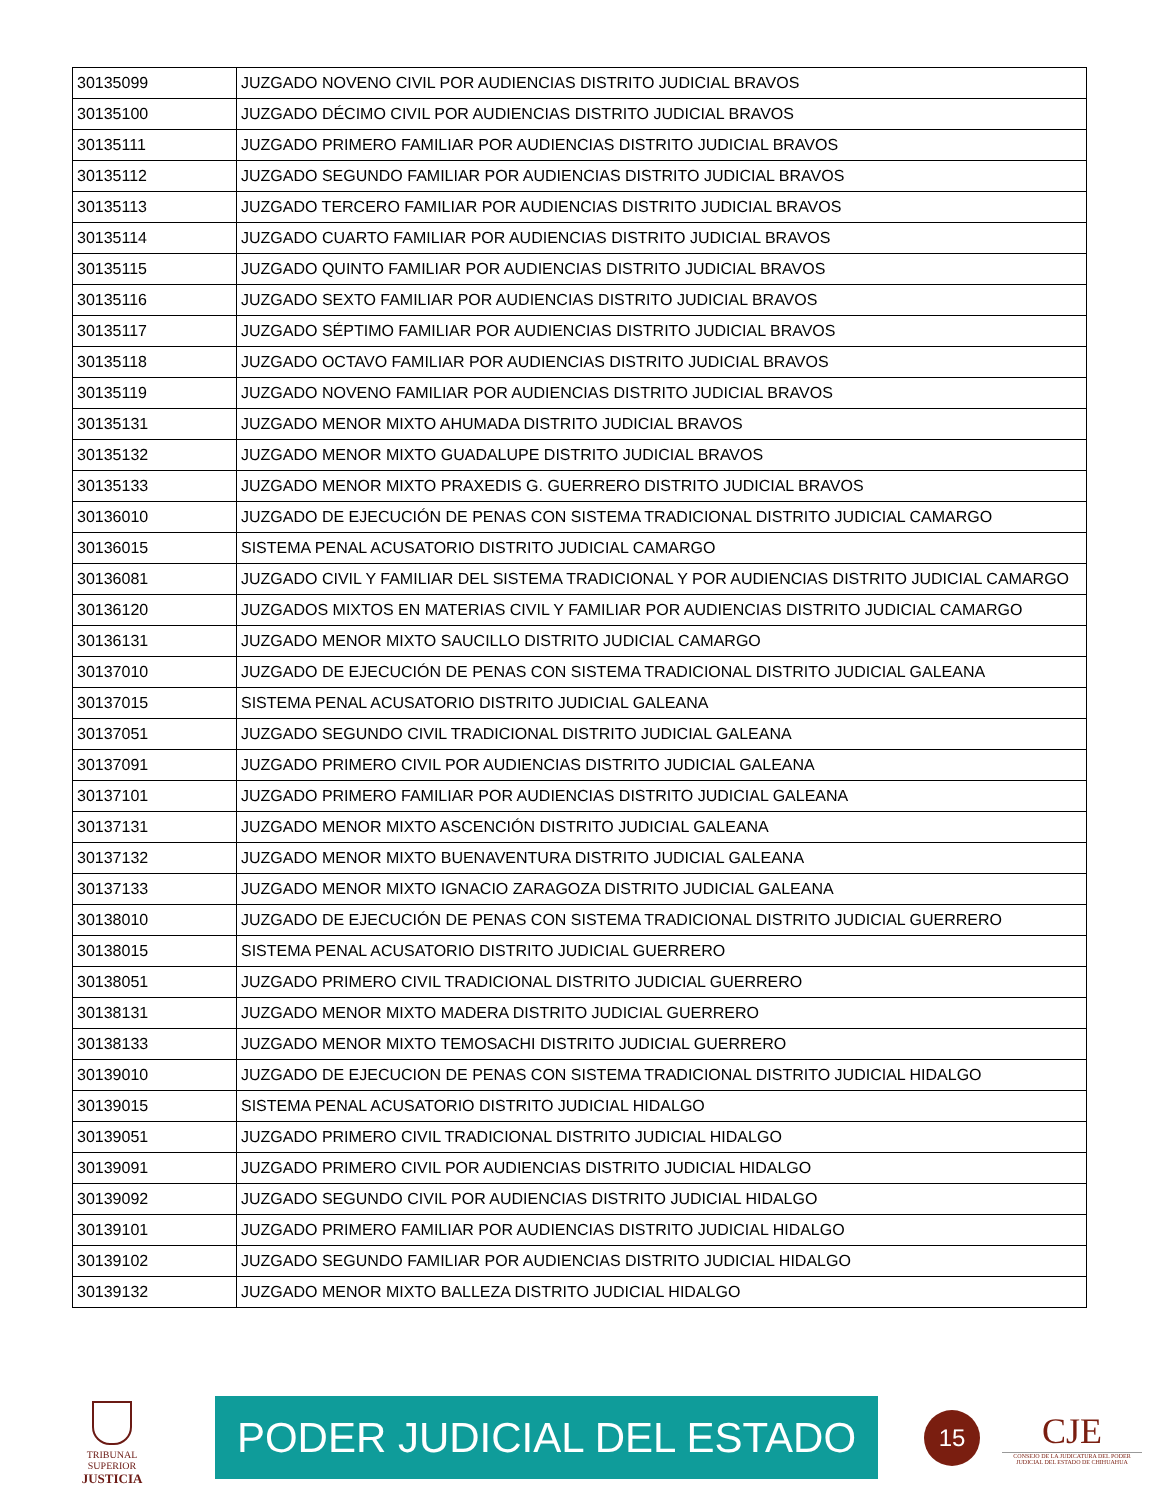| 30135099 | JUZGADO NOVENO CIVIL POR AUDIENCIAS DISTRITO JUDICIAL BRAVOS |
| 30135100 | JUZGADO DÉCIMO CIVIL POR AUDIENCIAS DISTRITO JUDICIAL BRAVOS |
| 30135111 | JUZGADO PRIMERO FAMILIAR POR AUDIENCIAS DISTRITO JUDICIAL BRAVOS |
| 30135112 | JUZGADO SEGUNDO FAMILIAR POR AUDIENCIAS DISTRITO JUDICIAL BRAVOS |
| 30135113 | JUZGADO TERCERO FAMILIAR POR AUDIENCIAS DISTRITO JUDICIAL BRAVOS |
| 30135114 | JUZGADO CUARTO FAMILIAR POR AUDIENCIAS DISTRITO JUDICIAL BRAVOS |
| 30135115 | JUZGADO QUINTO FAMILIAR POR AUDIENCIAS DISTRITO JUDICIAL BRAVOS |
| 30135116 | JUZGADO SEXTO FAMILIAR POR AUDIENCIAS DISTRITO JUDICIAL BRAVOS |
| 30135117 | JUZGADO SÉPTIMO FAMILIAR POR AUDIENCIAS DISTRITO JUDICIAL BRAVOS |
| 30135118 | JUZGADO OCTAVO FAMILIAR POR AUDIENCIAS DISTRITO JUDICIAL BRAVOS |
| 30135119 | JUZGADO NOVENO FAMILIAR POR AUDIENCIAS DISTRITO JUDICIAL BRAVOS |
| 30135131 | JUZGADO MENOR MIXTO AHUMADA DISTRITO JUDICIAL BRAVOS |
| 30135132 | JUZGADO MENOR MIXTO GUADALUPE DISTRITO JUDICIAL BRAVOS |
| 30135133 | JUZGADO MENOR MIXTO PRAXEDIS G. GUERRERO DISTRITO JUDICIAL BRAVOS |
| 30136010 | JUZGADO DE EJECUCIÓN DE PENAS CON SISTEMA TRADICIONAL DISTRITO JUDICIAL CAMARGO |
| 30136015 | SISTEMA PENAL ACUSATORIO DISTRITO JUDICIAL CAMARGO |
| 30136081 | JUZGADO CIVIL Y FAMILIAR DEL SISTEMA TRADICIONAL Y POR AUDIENCIAS DISTRITO JUDICIAL CAMARGO |
| 30136120 | JUZGADOS MIXTOS EN MATERIAS CIVIL Y FAMILIAR POR AUDIENCIAS DISTRITO JUDICIAL CAMARGO |
| 30136131 | JUZGADO MENOR MIXTO SAUCILLO DISTRITO JUDICIAL CAMARGO |
| 30137010 | JUZGADO DE EJECUCIÓN DE PENAS CON SISTEMA TRADICIONAL DISTRITO JUDICIAL GALEANA |
| 30137015 | SISTEMA PENAL ACUSATORIO DISTRITO JUDICIAL GALEANA |
| 30137051 | JUZGADO SEGUNDO CIVIL TRADICIONAL DISTRITO JUDICIAL GALEANA |
| 30137091 | JUZGADO PRIMERO CIVIL POR AUDIENCIAS DISTRITO JUDICIAL GALEANA |
| 30137101 | JUZGADO PRIMERO FAMILIAR POR AUDIENCIAS DISTRITO JUDICIAL GALEANA |
| 30137131 | JUZGADO MENOR MIXTO ASCENCIÓN DISTRITO JUDICIAL GALEANA |
| 30137132 | JUZGADO MENOR MIXTO BUENAVENTURA DISTRITO JUDICIAL GALEANA |
| 30137133 | JUZGADO MENOR MIXTO IGNACIO ZARAGOZA DISTRITO JUDICIAL GALEANA |
| 30138010 | JUZGADO DE EJECUCIÓN DE PENAS CON SISTEMA TRADICIONAL DISTRITO JUDICIAL GUERRERO |
| 30138015 | SISTEMA PENAL ACUSATORIO DISTRITO JUDICIAL GUERRERO |
| 30138051 | JUZGADO PRIMERO CIVIL TRADICIONAL DISTRITO JUDICIAL GUERRERO |
| 30138131 | JUZGADO MENOR MIXTO MADERA DISTRITO JUDICIAL GUERRERO |
| 30138133 | JUZGADO MENOR MIXTO TEMOSACHI DISTRITO JUDICIAL GUERRERO |
| 30139010 | JUZGADO DE EJECUCION DE PENAS CON SISTEMA TRADICIONAL DISTRITO JUDICIAL HIDALGO |
| 30139015 | SISTEMA PENAL ACUSATORIO DISTRITO JUDICIAL HIDALGO |
| 30139051 | JUZGADO PRIMERO CIVIL TRADICIONAL DISTRITO JUDICIAL HIDALGO |
| 30139091 | JUZGADO PRIMERO CIVIL POR AUDIENCIAS DISTRITO JUDICIAL HIDALGO |
| 30139092 | JUZGADO SEGUNDO CIVIL POR AUDIENCIAS DISTRITO JUDICIAL HIDALGO |
| 30139101 | JUZGADO PRIMERO FAMILIAR POR AUDIENCIAS DISTRITO JUDICIAL HIDALGO |
| 30139102 | JUZGADO SEGUNDO FAMILIAR POR AUDIENCIAS DISTRITO JUDICIAL HIDALGO |
| 30139132 | JUZGADO MENOR MIXTO BALLEZA DISTRITO JUDICIAL HIDALGO |
TRIBUNAL SUPERIOR
JUSTICIA
PODER JUDICIAL DEL ESTADO
15
CJE
CONSEJO DE LA JUDICATURA DEL PODER JUDICIAL DEL ESTADO DE CHIHUAHUA